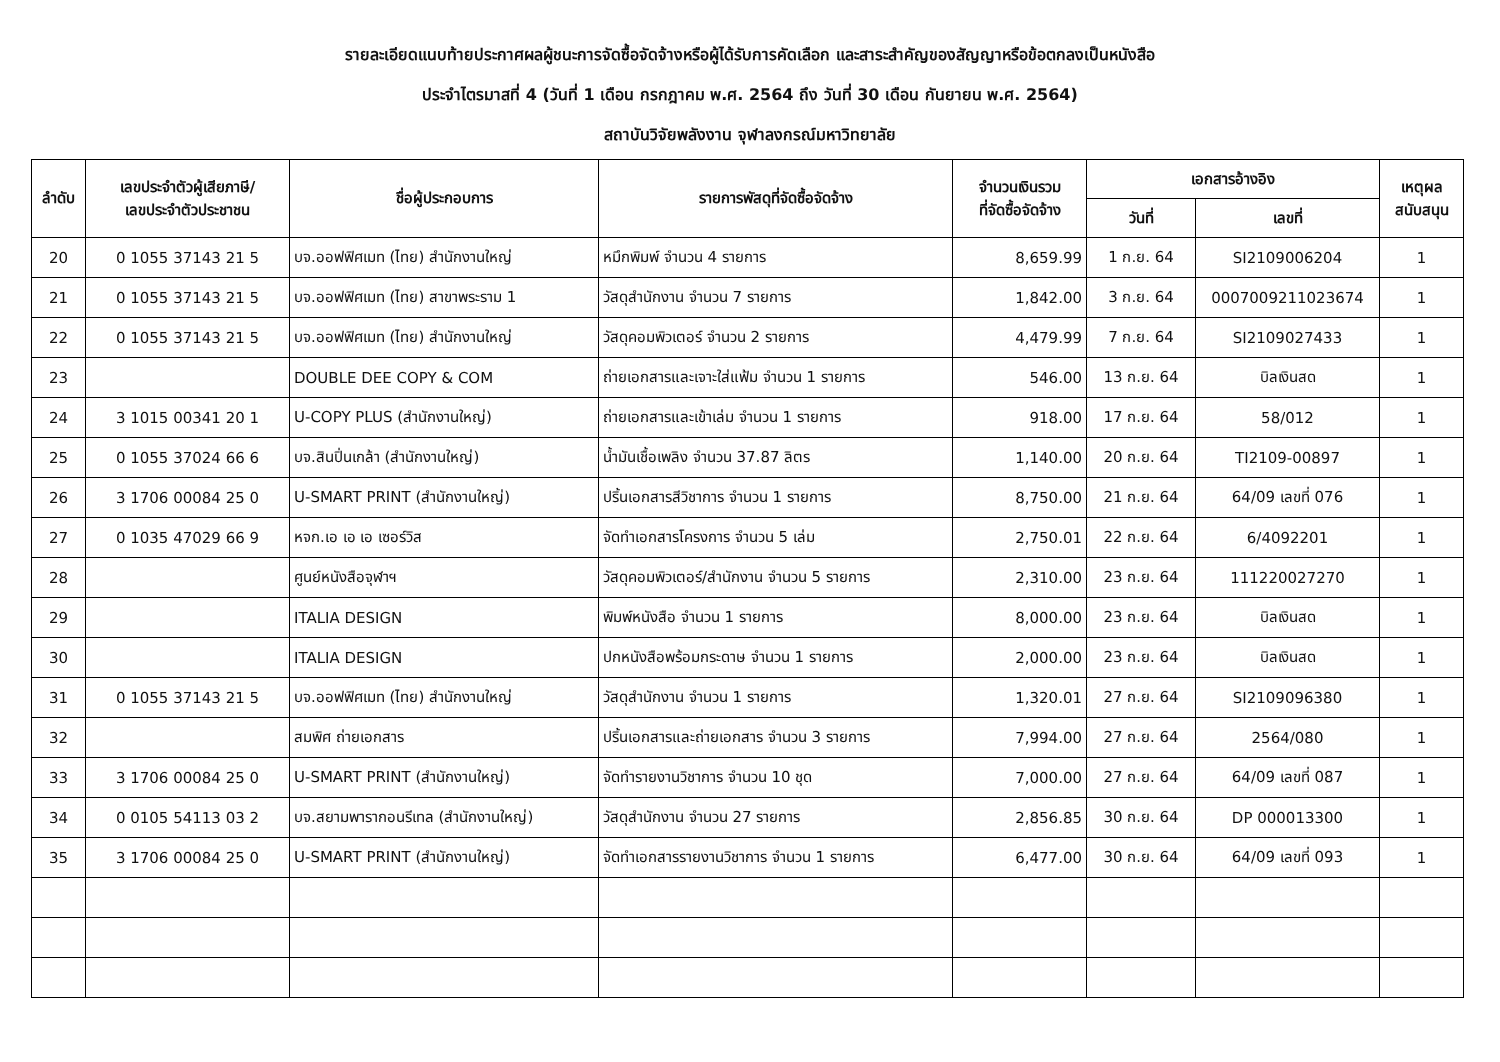รายละเอียดแนบท้ายประกาศผลผู้ชนะการจัดซื้อจัดจ้างหรือผู้ได้รับการคัดเลือก และสาระสำคัญของสัญญาหรือข้อตกลงเป็นหนังสือ
ประจำไตรมาสที่ 4 (วันที่ 1 เดือน กรกฎาคม พ.ศ. 2564 ถึง วันที่ 30 เดือน กันยายน พ.ศ. 2564)
สถาบันวิจัยพลังงาน จุฬาลงกรณ์มหาวิทยาลัย
| ลำดับ | เลขประจำตัวผู้เสียภาษี/ เลขประจำตัวประชาชน | ชื่อผู้ประกอบการ | รายการพัสดุที่จัดซื้อจัดจ้าง | จำนวนเงินรวม ที่จัดซื้อจัดจ้าง | เอกสารอ้างอิง | | เหตุผล สนับสนุน |
| --- | --- | --- | --- | --- | --- | --- | --- |
| | | | | | วันที่ | เลขที่ | |
| 20 | 0 1055 37143 21 5 | บจ.ออฟฟิศเมท (ไทย) สำนักงานใหญ่ | หมึกพิมพ์ จำนวน 4 รายการ | 8,659.99 | 1 ก.ย. 64 | SI2109006204 | 1 |
| 21 | 0 1055 37143 21 5 | บจ.ออฟฟิศเมท (ไทย) สาขาพระราม 1 | วัสดุสำนักงาน จำนวน 7 รายการ | 1,842.00 | 3 ก.ย. 64 | 0007009211023674 | 1 |
| 22 | 0 1055 37143 21 5 | บจ.ออฟฟิศเมท (ไทย) สำนักงานใหญ่ | วัสดุคอมพิวเตอร์ จำนวน 2 รายการ | 4,479.99 | 7 ก.ย. 64 | SI2109027433 | 1 |
| 23 | | DOUBLE DEE COPY & COM | ถ่ายเอกสารและเจาะใส่แฟ้ม จำนวน 1 รายการ | 546.00 | 13 ก.ย. 64 | บิลเงินสด | 1 |
| 24 | 3 1015 00341 20 1 | U-COPY PLUS (สำนักงานใหญ่) | ถ่ายเอกสารและเข้าเล่ม จำนวน 1 รายการ | 918.00 | 17 ก.ย. 64 | 58/012 | 1 |
| 25 | 0 1055 37024 66 6 | บจ.สินปิ่นเกล้า (สำนักงานใหญ่) | น้ำมันเชื้อเพลิง จำนวน 37.87 ลิตร | 1,140.00 | 20 ก.ย. 64 | TI2109-00897 | 1 |
| 26 | 3 1706 00084 25 0 | U-SMART PRINT (สำนักงานใหญ่) | ปริ้นเอกสารสีวิชาการ จำนวน 1 รายการ | 8,750.00 | 21 ก.ย. 64 | 64/09 เลขที่ 076 | 1 |
| 27 | 0 1035 47029 66 9 | หจก.เอ เอ เอ เซอร์วิส | จัดทำเอกสารโครงการ จำนวน 5 เล่ม | 2,750.01 | 22 ก.ย. 64 | 6/4092201 | 1 |
| 28 | | ศูนย์หนังสือจุฬาฯ | วัสดุคอมพิวเตอร์/สำนักงาน จำนวน 5 รายการ | 2,310.00 | 23 ก.ย. 64 | 111220027270 | 1 |
| 29 | | ITALIA DESIGN | พิมพ์หนังสือ จำนวน 1 รายการ | 8,000.00 | 23 ก.ย. 64 | บิลเงินสด | 1 |
| 30 | | ITALIA DESIGN | ปกหนังสือพร้อมกระดาษ จำนวน 1 รายการ | 2,000.00 | 23 ก.ย. 64 | บิลเงินสด | 1 |
| 31 | 0 1055 37143 21 5 | บจ.ออฟฟิศเมท (ไทย) สำนักงานใหญ่ | วัสดุสำนักงาน จำนวน 1 รายการ | 1,320.01 | 27 ก.ย. 64 | SI2109096380 | 1 |
| 32 | | สมพิศ ถ่ายเอกสาร | ปริ้นเอกสารและถ่ายเอกสาร จำนวน 3 รายการ | 7,994.00 | 27 ก.ย. 64 | 2564/080 | 1 |
| 33 | 3 1706 00084 25 0 | U-SMART PRINT (สำนักงานใหญ่) | จัดทำรายงานวิชาการ จำนวน 10 ชุด | 7,000.00 | 27 ก.ย. 64 | 64/09 เลขที่ 087 | 1 |
| 34 | 0 0105 54113 03 2 | บจ.สยามพารากอนรีเทล (สำนักงานใหญ่) | วัสดุสำนักงาน จำนวน 27 รายการ | 2,856.85 | 30 ก.ย. 64 | DP 000013300 | 1 |
| 35 | 3 1706 00084 25 0 | U-SMART PRINT (สำนักงานใหญ่) | จัดทำเอกสารรายงานวิชาการ จำนวน 1 รายการ | 6,477.00 | 30 ก.ย. 64 | 64/09 เลขที่ 093 | 1 |